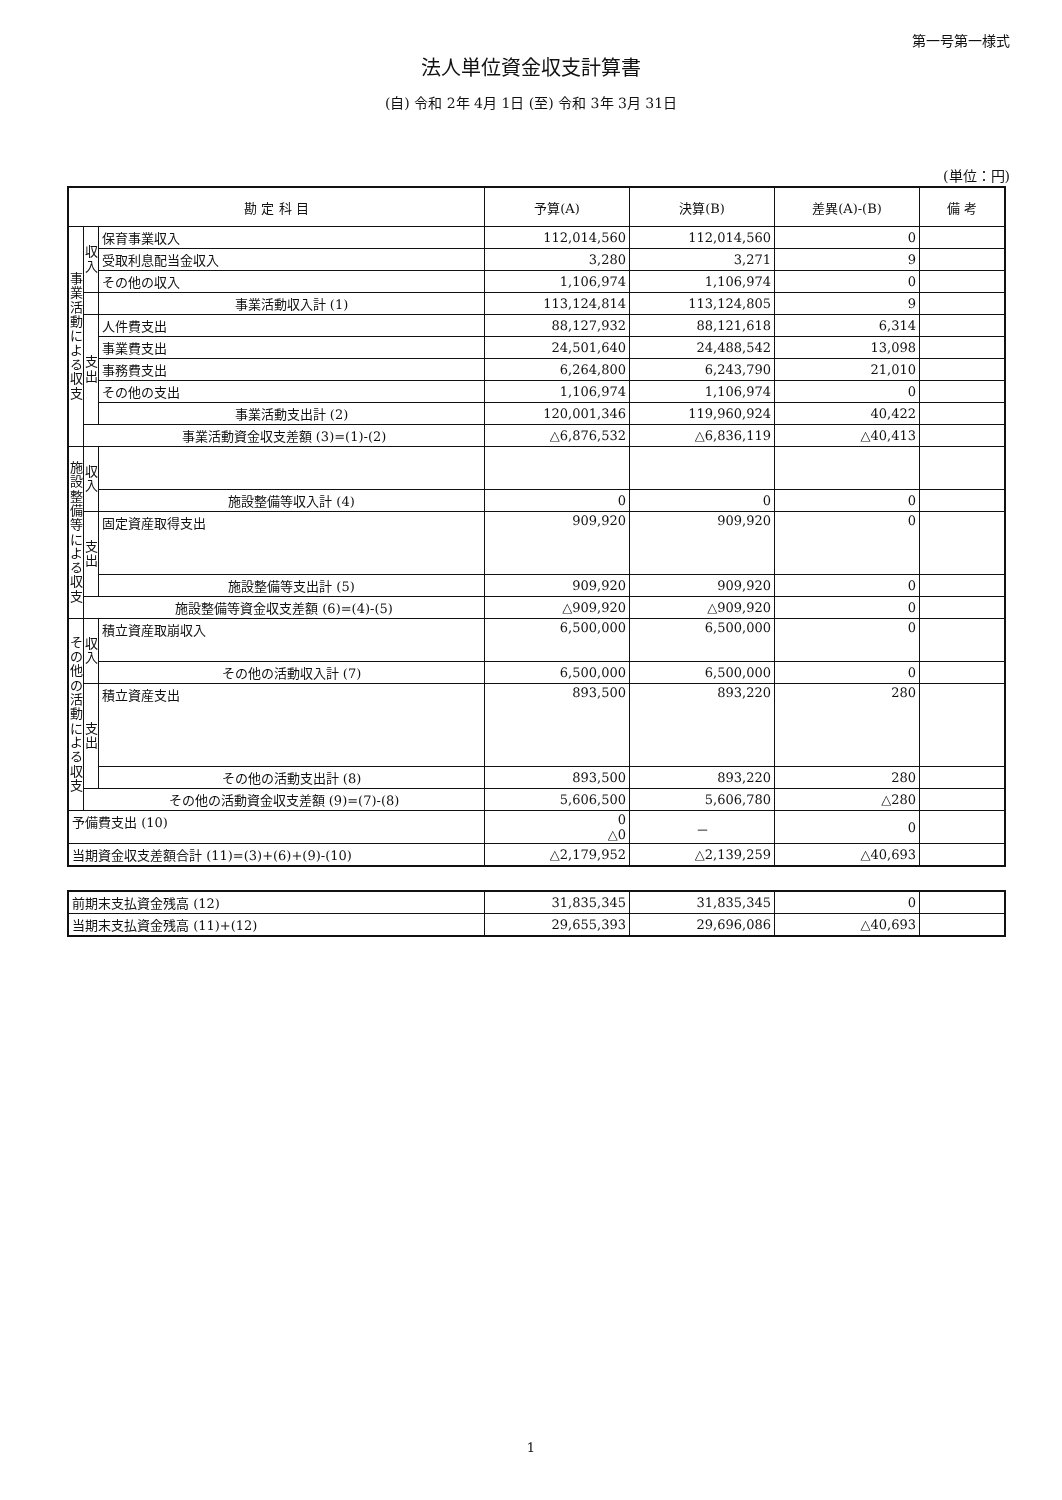第一号第一様式
法人単位資金収支計算書
(自) 令和 2年 4月 1日 (至) 令和 3年 3月 31日
(単位：円)
| 勘 定 科 目 | | | 予算(A) | 決算(B) | 差異(A)-(B) | 備 考 |
| --- | --- | --- | --- | --- | --- | --- |
| 事業活動による収支 | 収入 | 保育事業収入 | 112,014,560 | 112,014,560 | 0 | |
| | | 受取利息配当金収入 | 3,280 | 3,271 | 9 | |
| | | その他の収入 | 1,106,974 | 1,106,974 | 0 | |
| | | 事業活動収入計 (1) | 113,124,814 | 113,124,805 | 9 | |
| | 支出 | 人件費支出 | 88,127,932 | 88,121,618 | 6,314 | |
| | | 事業費支出 | 24,501,640 | 24,488,542 | 13,098 | |
| | | 事務費支出 | 6,264,800 | 6,243,790 | 21,010 | |
| | | その他の支出 | 1,106,974 | 1,106,974 | 0 | |
| | | 事業活動支出計 (2) | 120,001,346 | 119,960,924 | 40,422 | |
| | 事業活動資金収支差額 (3)=(1)-(2) | | △6,876,532 | △6,836,119 | △40,413 | |
| 施設整備等による収支 | 収入 | | | | | |
| | | 施設整備等収入計 (4) | 0 | 0 | 0 | |
| | 支出 | 固定資産取得支出 | 909,920 | 909,920 | 0 | |
| | | 施設整備等支出計 (5) | 909,920 | 909,920 | 0 | |
| | 施設整備等資金収支差額 (6)=(4)-(5) | | △909,920 | △909,920 | 0 | |
| その他の活動による収支 | 収入 | 積立資産取崩収入 | 6,500,000 | 6,500,000 | 0 | |
| | | その他の活動収入計 (7) | 6,500,000 | 6,500,000 | 0 | |
| | 支出 | 積立資産支出 | 893,500 | 893,220 | 280 | |
| | | その他の活動支出計 (8) | 893,500 | 893,220 | 280 | |
| | その他の活動資金収支差額 (9)=(7)-(8) | | 5,606,500 | 5,606,780 | △280 | |
| 予備費支出 (10) | | | 0 △0 | － | 0 | |
| 当期資金収支差額合計 (11)=(3)+(6)+(9)-(10) | | | △2,179,952 | △2,139,259 | △40,693 | |
| 前期末支払資金残高 (12) | 31,835,345 | 31,835,345 | 0 | |
| 当期末支払資金残高 (11)+(12) | 29,655,393 | 29,696,086 | △40,693 | |
1